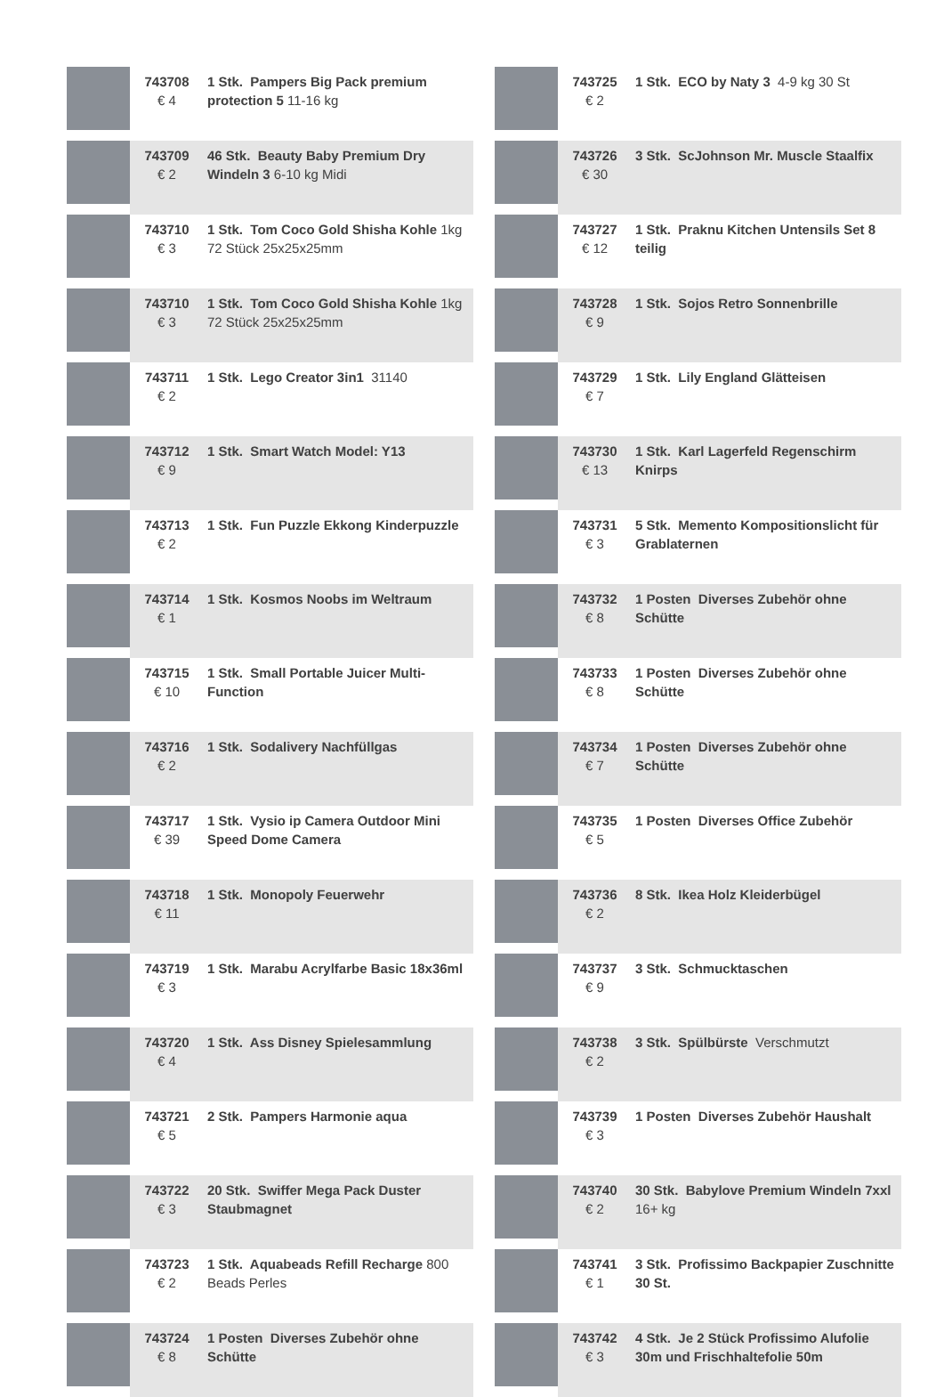| | 743708 € 4 | 1 Stk. Pampers Big Pack premium protection 5 11-16 kg |
| | 743709 € 2 | 46 Stk. Beauty Baby Premium Dry Windeln 3 6-10 kg Midi |
| | 743710 € 3 | 1 Stk. Tom Coco Gold Shisha Kohle 1kg 72 Stück 25x25x25mm |
| | 743710 € 3 | 1 Stk. Tom Coco Gold Shisha Kohle 1kg 72 Stück 25x25x25mm |
| | 743711 € 2 | 1 Stk. Lego Creator 3in1 31140 |
| | 743712 € 9 | 1 Stk. Smart Watch Model: Y13 |
| | 743713 € 2 | 1 Stk. Fun Puzzle Ekkong Kinderpuzzle |
| | 743714 € 1 | 1 Stk. Kosmos Noobs im Weltraum |
| | 743715 € 10 | 1 Stk. Small Portable Juicer Multi-Function |
| | 743716 € 2 | 1 Stk. Sodalivery Nachfüllgas |
| | 743717 € 39 | 1 Stk. Vysio ip Camera Outdoor Mini Speed Dome Camera |
| | 743718 € 11 | 1 Stk. Monopoly Feuerwehr |
| | 743719 € 3 | 1 Stk. Marabu Acrylfarbe Basic 18x36ml |
| | 743720 € 4 | 1 Stk. Ass Disney Spielesammlung |
| | 743721 € 5 | 2 Stk. Pampers Harmonie aqua |
| | 743722 € 3 | 20 Stk. Swiffer Mega Pack Duster Staubmagnet |
| | 743723 € 2 | 1 Stk. Aquabeads Refill Recharge 800 Beads Perles |
| | 743724 € 8 | 1 Posten Diverses Zubehör ohne Schütte |
| | 743725 € 2 | 1 Stk. ECO by Naty 3 4-9 kg 30 St |
| | 743726 € 30 | 3 Stk. ScJohnson Mr. Muscle Staalfix |
| | 743727 € 12 | 1 Stk. Praknu Kitchen Untensils Set 8 teilig |
| | 743728 € 9 | 1 Stk. Sojos Retro Sonnenbrille |
| | 743729 € 7 | 1 Stk. Lily England Glätteisen |
| | 743730 € 13 | 1 Stk. Karl Lagerfeld Regenschirm Knirps |
| | 743731 € 3 | 5 Stk. Memento Kompositionslicht für Grablaternen |
| | 743732 € 8 | 1 Posten Diverses Zubehör ohne Schütte |
| | 743733 € 8 | 1 Posten Diverses Zubehör ohne Schütte |
| | 743734 € 7 | 1 Posten Diverses Zubehör ohne Schütte |
| | 743735 € 5 | 1 Posten Diverses Office Zubehör |
| | 743736 € 2 | 8 Stk. Ikea Holz Kleiderbügel |
| | 743737 € 9 | 3 Stk. Schmucktaschen |
| | 743738 € 2 | 3 Stk. Spülbürste Verschmutzt |
| | 743739 € 3 | 1 Posten Diverses Zubehör Haushalt |
| | 743740 € 2 | 30 Stk. Babylove Premium Windeln 7xxl 16+ kg |
| | 743741 € 1 | 3 Stk. Profissimo Backpapier Zuschnitte 30 St. |
| | 743742 € 3 | 4 Stk. Je 2 Stück Profissimo Alufolie 30m und Frischhaltefolie 50m |